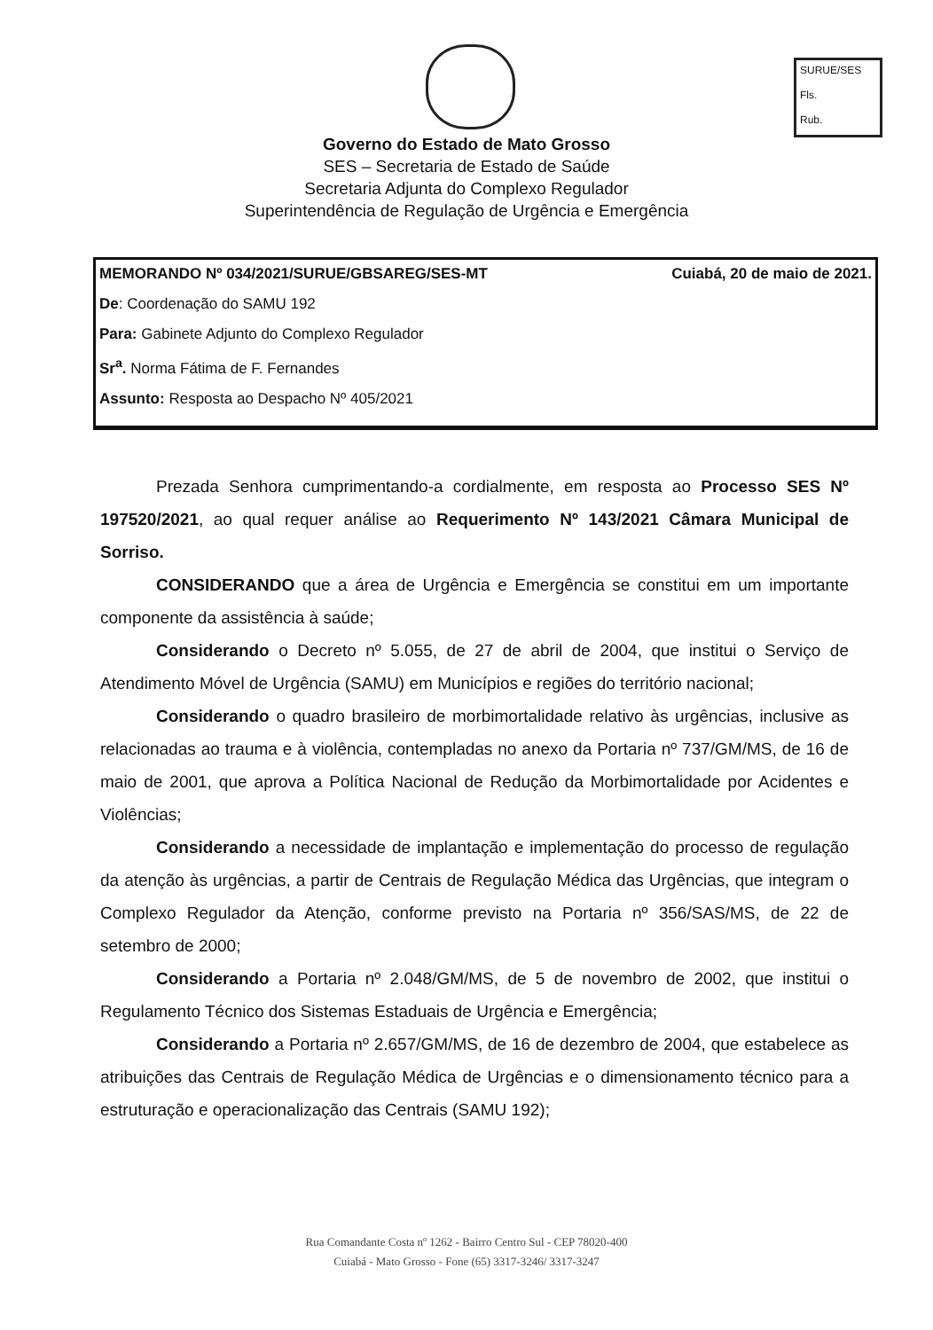SURUE/SES
Fls.
Rub.
Governo do Estado de Mato Grosso
SES – Secretaria de Estado de Saúde
Secretaria Adjunta do Complexo Regulador
Superintendência de Regulação de Urgência e Emergência
MEMORANDO Nº 034/2021/SURUE/GBSAREG/SES-MT Cuiabá, 20 de maio de 2021.
De: Coordenação do SAMU 192
Para: Gabinete Adjunto do Complexo Regulador
Sr<sup>a</sup>. Norma Fátima de F. Fernandes
Assunto: Resposta ao Despacho Nº 405/2021
Prezada Senhora cumprimentando-a cordialmente, em resposta ao Processo SES Nº 197520/2021, ao qual requer análise ao Requerimento Nº 143/2021 Câmara Municipal de Sorriso.
CONSIDERANDO que a área de Urgência e Emergência se constitui em um importante componente da assistência à saúde;
Considerando o Decreto nº 5.055, de 27 de abril de 2004, que institui o Serviço de Atendimento Móvel de Urgência (SAMU) em Municípios e regiões do território nacional;
Considerando o quadro brasileiro de morbimortalidade relativo às urgências, inclusive as relacionadas ao trauma e à violência, contempladas no anexo da Portaria nº 737/GM/MS, de 16 de maio de 2001, que aprova a Política Nacional de Redução da Morbimortalidade por Acidentes e Violências;
Considerando a necessidade de implantação e implementação do processo de regulação da atenção às urgências, a partir de Centrais de Regulação Médica das Urgências, que integram o Complexo Regulador da Atenção, conforme previsto na Portaria nº 356/SAS/MS, de 22 de setembro de 2000;
Considerando a Portaria nº 2.048/GM/MS, de 5 de novembro de 2002, que institui o Regulamento Técnico dos Sistemas Estaduais de Urgência e Emergência;
Considerando a Portaria nº 2.657/GM/MS, de 16 de dezembro de 2004, que estabelece as atribuições das Centrais de Regulação Médica de Urgências e o dimensionamento técnico para a estruturação e operacionalização das Centrais (SAMU 192);
Rua Comandante Costa nº 1262 - Bairro Centro Sul - CEP 78020-400
Cuiabá - Mato Grosso - Fone (65) 3317-3246/ 3317-3247